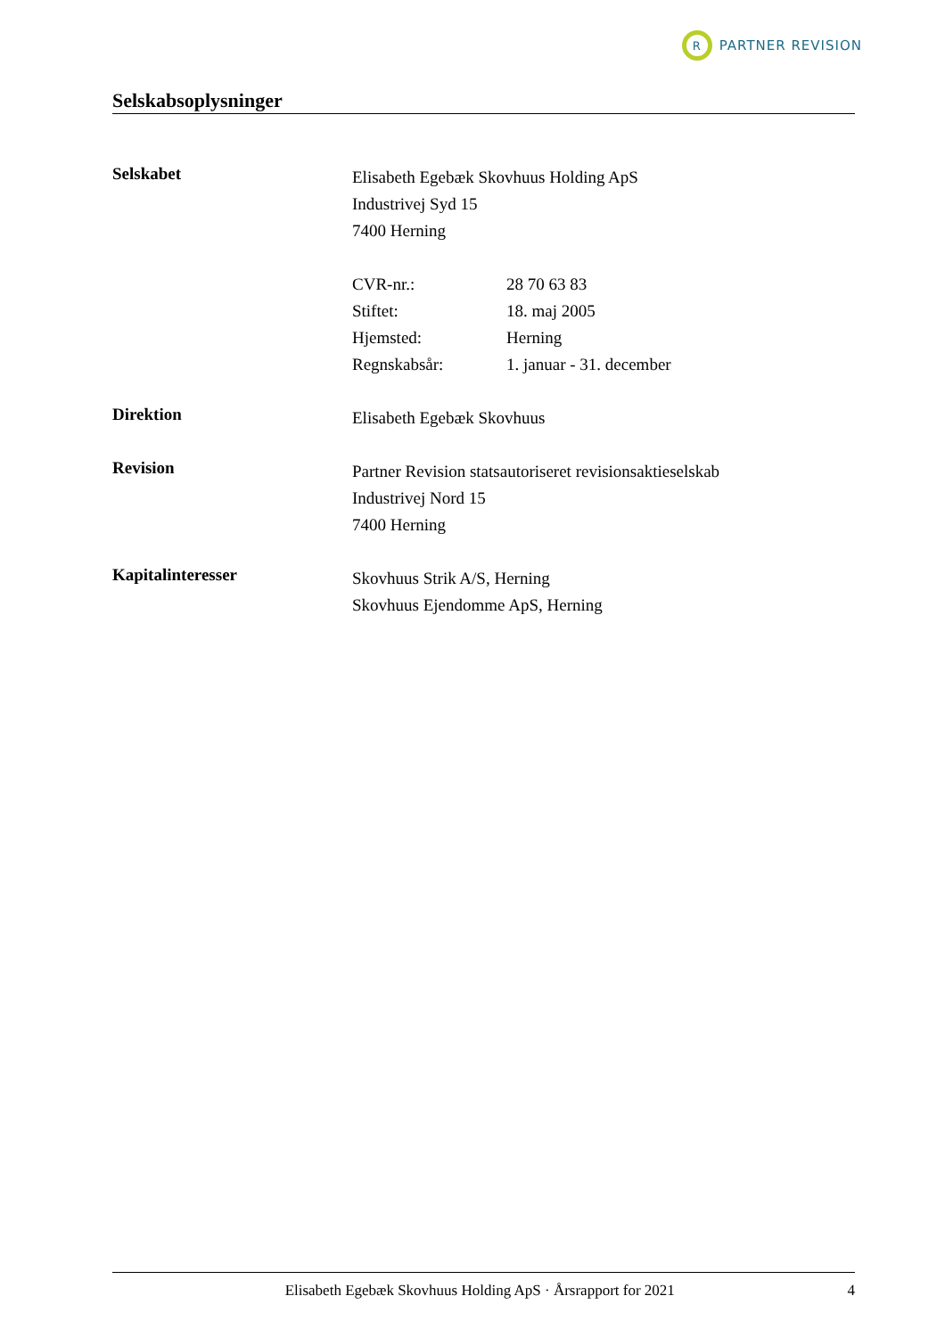R
PARTNER REVISION
Selskabsoplysninger
Selskabet
Elisabeth Egebæk Skovhuus Holding ApS
Industrivej Syd 15
7400 Herning
CVR-nr.: 28 70 63 83
Stiftet: 18. maj 2005
Hjemsted: Herning
Regnskabsår: 1. januar - 31. december
Direktion
Elisabeth Egebæk Skovhuus
Revision
Partner Revision statsautoriseret revisionsaktieselskab
Industrivej Nord 15
7400 Herning
Kapitalinteresser
Skovhuus Strik A/S, Herning
Skovhuus Ejendomme ApS, Herning
Elisabeth Egebæk Skovhuus Holding ApS · Årsrapport for 2021 4